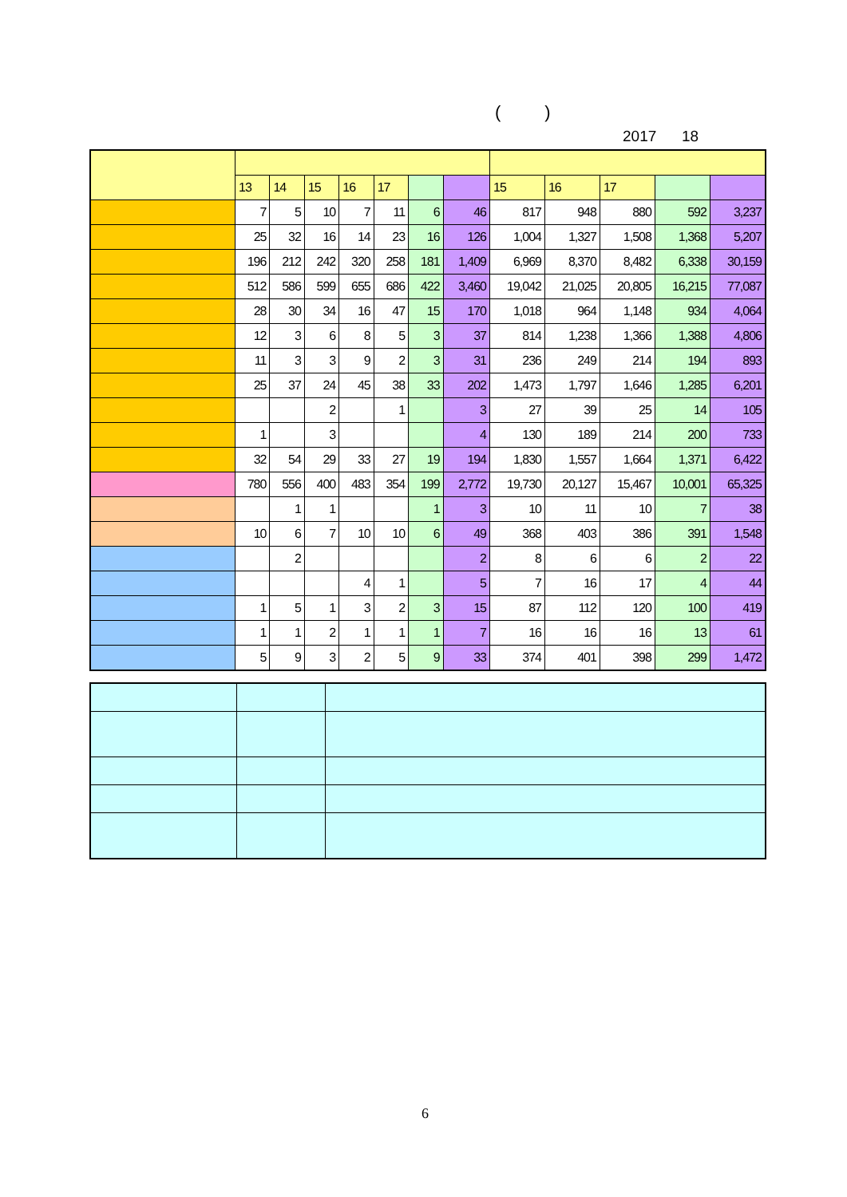( )
2017 18
| | 13 | 14 | 15 | 16 | 17 | | | 15 | 16 | 17 | | |
| | 7 | 5 | 10 | 7 | 11 | 6 | 46 | 817 | 948 | 880 | 592 | 3,237 |
| | 25 | 32 | 16 | 14 | 23 | 16 | 126 | 1,004 | 1,327 | 1,508 | 1,368 | 5,207 |
| | 196 | 212 | 242 | 320 | 258 | 181 | 1,409 | 6,969 | 8,370 | 8,482 | 6,338 | 30,159 |
| | 512 | 586 | 599 | 655 | 686 | 422 | 3,460 | 19,042 | 21,025 | 20,805 | 16,215 | 77,087 |
| | 28 | 30 | 34 | 16 | 47 | 15 | 170 | 1,018 | 964 | 1,148 | 934 | 4,064 |
| | 12 | 3 | 6 | 8 | 5 | 3 | 37 | 814 | 1,238 | 1,366 | 1,388 | 4,806 |
| | 11 | 3 | 3 | 9 | 2 | 3 | 31 | 236 | 249 | 214 | 194 | 893 |
| | 25 | 37 | 24 | 45 | 38 | 33 | 202 | 1,473 | 1,797 | 1,646 | 1,285 | 6,201 |
| | | | 2 | | 1 | | 3 | 27 | 39 | 25 | 14 | 105 |
| | 1 | | 3 | | | | 4 | 130 | 189 | 214 | 200 | 733 |
| | 32 | 54 | 29 | 33 | 27 | 19 | 194 | 1,830 | 1,557 | 1,664 | 1,371 | 6,422 |
| | 780 | 556 | 400 | 483 | 354 | 199 | 2,772 | 19,730 | 20,127 | 15,467 | 10,001 | 65,325 |
| | | 1 | 1 | | | 1 | 3 | 10 | 11 | 10 | 7 | 38 |
| | 10 | 6 | 7 | 10 | 10 | 6 | 49 | 368 | 403 | 386 | 391 | 1,548 |
| | | 2 | | | | | 2 | 8 | 6 | 6 | 2 | 22 |
| | | | | 4 | 1 | | 5 | 7 | 16 | 17 | 4 | 44 |
| | 1 | 5 | 1 | 3 | 2 | 3 | 15 | 87 | 112 | 120 | 100 | 419 |
| | 1 | 1 | 2 | 1 | 1 | 1 | 7 | 16 | 16 | 16 | 13 | 61 |
| | 5 | 9 | 3 | 2 | 5 | 9 | 33 | 374 | 401 | 398 | 299 | 1,472 |
6